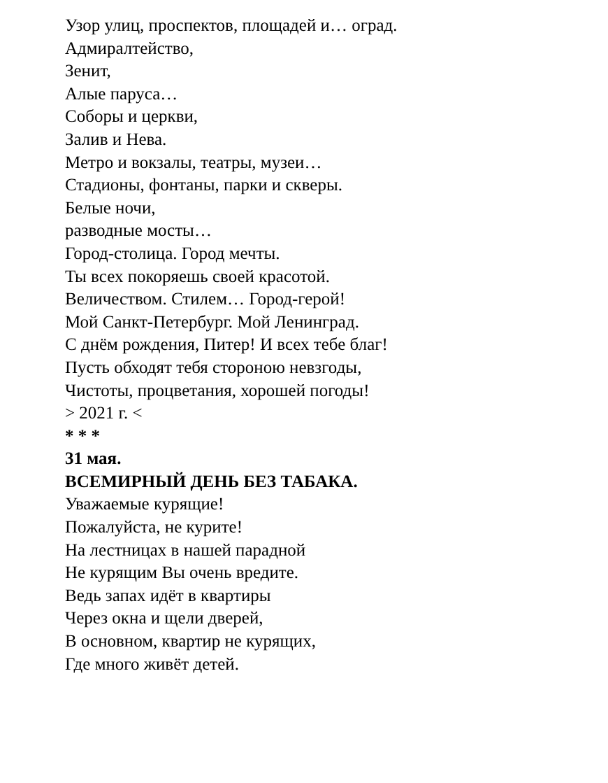Узор улиц, проспектов, площадей и… оград.
Адмиралтейство,
Зенит,
Алые паруса…
Соборы и церкви,
Залив и Нева.
Метро и вокзалы, театры, музеи…
Стадионы, фонтаны, парки и скверы.
Белые ночи,
разводные мосты…
Город-столица. Город мечты.
Ты всех покоряешь своей красотой.
Величеством. Стилем… Город-герой!
Мой Санкт-Петербург. Мой Ленинград.
С днём рождения, Питер! И всех тебе благ!
Пусть обходят тебя стороною невзгоды,
Чистоты, процветания, хорошей погоды!
> 2021 г. <
* * *
31 мая.
ВСЕМИРНЫЙ ДЕНЬ БЕЗ ТАБАКА.
Уважаемые курящие!
Пожалуйста, не курите!
На лестницах в нашей парадной
Не курящим Вы очень вредите.
Ведь запах идёт в квартиры
Через окна и щели дверей,
В основном, квартир не курящих,
Где много живёт детей.